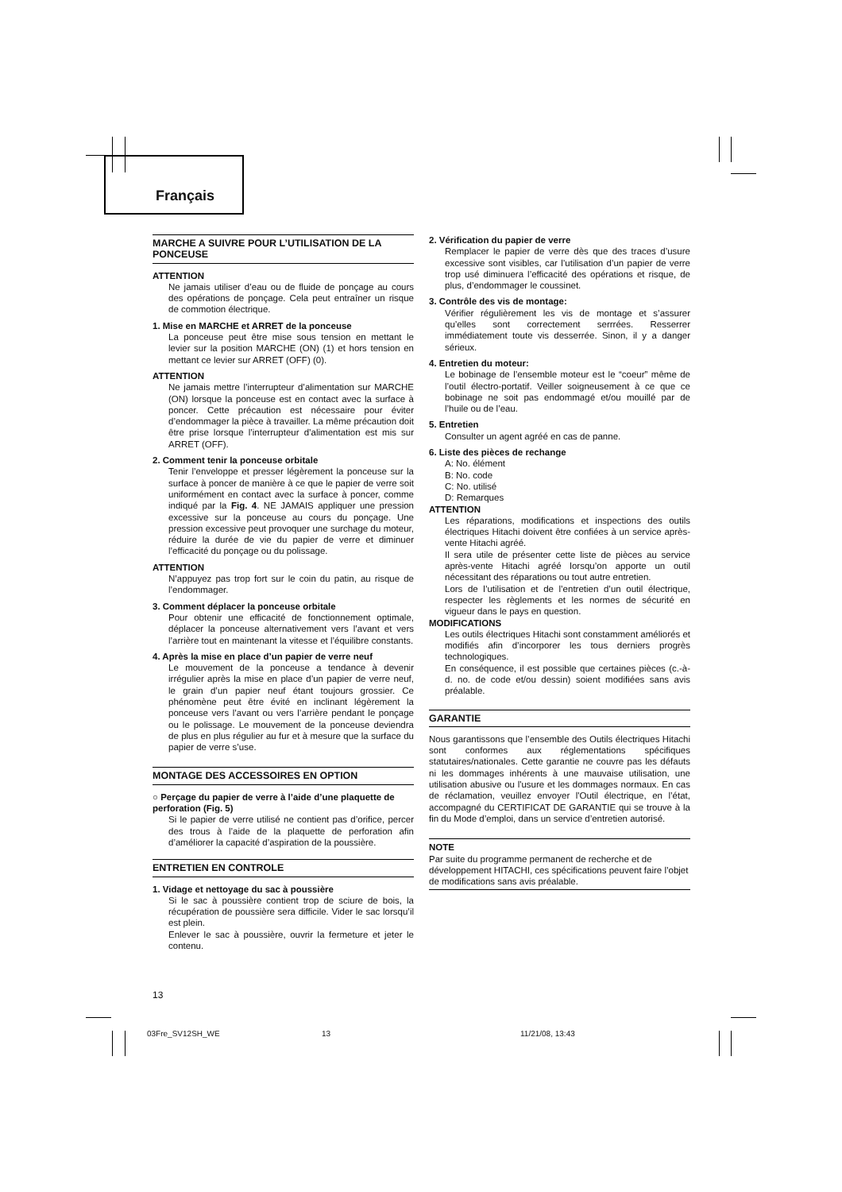Français
MARCHE A SUIVRE POUR L’UTILISATION DE LA PONCEUSE
ATTENTION
Ne jamais utiliser d’eau ou de fluide de ponçage au cours des opérations de ponçage. Cela peut entraîner un risque de commotion électrique.
1. Mise en MARCHE et ARRET de la ponceuse
La ponceuse peut être mise sous tension en mettant le levier sur la position MARCHE (ON) (1) et hors tension en mettant ce levier sur ARRET (OFF) (0).
ATTENTION
Ne jamais mettre l’interrupteur d’alimentation sur MARCHE (ON) lorsque la ponceuse est en contact avec la surface à poncer. Cette précaution est nécessaire pour éviter d’endommager la pièce à travailler. La même précaution doit être prise lorsque l’interrupteur d’alimentation est mis sur ARRET (OFF).
2. Comment tenir la ponceuse orbitale
Tenir l’enveloppe et presser légèrement la ponceuse sur la surface à poncer de manière à ce que le papier de verre soit uniformément en contact avec la surface à poncer, comme indiqué par la Fig. 4. NE JAMAIS appliquer une pression excessive sur la ponceuse au cours du ponçage. Une pression excessive peut provoquer une surchage du moteur, réduire la durée de vie du papier de verre et diminuer l’efficacité du ponçage ou du polissage.
ATTENTION
N’appuyez pas trop fort sur le coin du patin, au risque de l’endommager.
3. Comment déplacer la ponceuse orbitale
Pour obtenir une efficacité de fonctionnement optimale, déplacer la ponceuse alternativement vers l’avant et vers l’arrière tout en maintenant la vitesse et l’équilibre constants.
4. Après la mise en place d’un papier de verre neuf
Le mouvement de la ponceuse a tendance à devenir irrégulier après la mise en place d’un papier de verre neuf, le grain d’un papier neuf étant toujours grossier. Ce phénomène peut être évité en inclinant légèrement la ponceuse vers l’avant ou vers l’arrière pendant le ponçage ou le polissage. Le mouvement de la ponceuse deviendra de plus en plus régulier au fur et à mesure que la surface du papier de verre s’use.
MONTAGE DES ACCESSOIRES EN OPTION
○ Perçage du papier de verre à l’aide d’une plaquette de perforation (Fig. 5)
Si le papier de verre utilisé ne contient pas d’orifice, percer des trous à l’aide de la plaquette de perforation afin d’améliorer la capacité d’aspiration de la poussière.
ENTRETIEN EN CONTROLE
1. Vidage et nettoyage du sac à poussière
Si le sac à poussière contient trop de sciure de bois, la récupération de poussière sera difficile. Vider le sac lorsqu’il est plein.
Enlever le sac à poussière, ouvrir la fermeture et jeter le contenu.
2. Vérification du papier de verre
Remplacer le papier de verre dès que des traces d’usure excessive sont visibles, car l’utilisation d’un papier de verre trop usé diminuera l’efficacité des opérations et risque, de plus, d’endommager le coussinet.
3. Contrôle des vis de montage:
Vérifier régulièrement les vis de montage et s’assurer qu’elles sont correctement serrrées. Resserrer immédiatement toute vis desserrée. Sinon, il y a danger sérieux.
4. Entretien du moteur:
Le bobinage de l’ensemble moteur est le “coeur” même de l’outil électro-portatif. Veiller soigneusement à ce que ce bobinage ne soit pas endommagé et/ou mouillé par de l’huile ou de l’eau.
5. Entretien
Consulter un agent agréé en cas de panne.
6. Liste des pièces de rechange
A: No. élément
B: No. code
C: No. utilisé
D: Remarques
ATTENTION
Les réparations, modifications et inspections des outils électriques Hitachi doivent être confiées à un service après-vente Hitachi agréé.
Il sera utile de présenter cette liste de pièces au service après-vente Hitachi agréé lorsqu’on apporte un outil nécessitant des réparations ou tout autre entretien.
Lors de l’utilisation et de l’entretien d’un outil électrique, respecter les règlements et les normes de sécurité en vigueur dans le pays en question.
MODIFICATIONS
Les outils électriques Hitachi sont constamment améliorés et modifiés afin d’incorporer les tous derniers progrès technologiques.
En conséquence, il est possible que certaines pièces (c.-à-d. no. de code et/ou dessin) soient modifiées sans avis préalable.
GARANTIE
Nous garantissons que l’ensemble des Outils électriques Hitachi sont conformes aux réglementations spécifiques statutaires/nationales. Cette garantie ne couvre pas les défauts ni les dommages inhérents à une mauvaise utilisation, une utilisation abusive ou l'usure et les dommages normaux. En cas de réclamation, veuillez envoyer l'Outil électrique, en l’état, accompagné du CERTIFICAT DE GARANTIE qui se trouve à la fin du Mode d’emploi, dans un service d’entretien autorisé.
NOTE
Par suite du programme permanent de recherche et de développement HITACHI, ces spécifications peuvent faire l’objet de modifications sans avis préalable.
13
03Fre_SV12SH_WE 13 11/21/08, 13:43